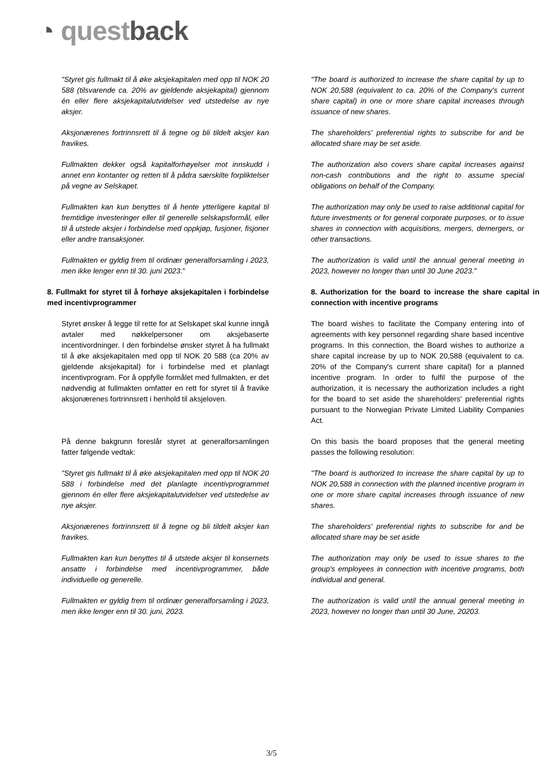◔ questback
"Styret gis fullmakt til å øke aksjekapitalen med opp til NOK 20 588 (tilsvarende ca. 20% av gjeldende aksjekapital) gjennom én eller flere aksjekapitalutvidelser ved utstedelse av nye aksjer.
"The board is authorized to increase the share capital by up to NOK 20,588 (equivalent to ca. 20% of the Company's current share capital) in one or more share capital increases through issuance of new shares.
Aksjonærenes fortrinnsrett til å tegne og bli tildelt aksjer kan fravikes.
The shareholders' preferential rights to subscribe for and be allocated share may be set aside.
Fullmakten dekker også kapitalforhøyelser mot innskudd i annet enn kontanter og retten til å pådra særskilte forpliktelser på vegne av Selskapet.
The authorization also covers share capital increases against non-cash contributions and the right to assume special obligations on behalf of the Company.
Fullmakten kan kun benyttes til å hente ytterligere kapital til fremtidige investeringer eller til generelle selskapsformål, eller til å utstede aksjer i forbindelse med oppkjøp, fusjoner, fisjoner eller andre transaksjoner.
The authorization may only be used to raise additional capital for future investments or for general corporate purposes, or to issue shares in connection with acquisitions, mergers, demergers, or other transactions.
Fullmakten er gyldig frem til ordinær generalforsamling i 2023, men ikke lenger enn til 30. juni 2023."
The authorization is valid until the annual general meeting in 2023, however no longer than until 30 June 2023."
8. Fullmakt for styret til å forhøye aksjekapitalen i forbindelse med incentivprogrammer
8. Authorization for the board to increase the share capital in connection with incentive programs
Styret ønsker å legge til rette for at Selskapet skal kunne inngå avtaler med nøkkelpersoner om aksjebaserte incentivordninger. I den forbindelse ønsker styret å ha fullmakt til å øke aksjekapitalen med opp til NOK 20 588 (ca 20% av gjeldende aksjekapital) for i forbindelse med et planlagt incentivprogram. For å oppfylle formålet med fullmakten, er det nødvendig at fullmakten omfatter en rett for styret til å fravike aksjonærenes fortrinnsrett i henhold til aksjeloven.
The board wishes to facilitate the Company entering into of agreements with key personnel regarding share based incentive programs. In this connection, the Board wishes to authorize a share capital increase by up to NOK 20,588 (equivalent to ca. 20% of the Company's current share capital) for a planned incentive program. In order to fulfil the purpose of the authorization, it is necessary the authorization includes a right for the board to set aside the shareholders' preferential rights pursuant to the Norwegian Private Limited Liability Companies Act.
På denne bakgrunn foreslår styret at generalforsamlingen fatter følgende vedtak:
On this basis the board proposes that the general meeting passes the following resolution:
"Styret gis fullmakt til å øke aksjekapitalen med opp til NOK 20 588 i forbindelse med det planlagte incentivprogrammet gjennom én eller flere aksjekapitalutvidelser ved utstedelse av nye aksjer.
"The board is authorized to increase the share capital by up to NOK 20,588 in connection with the planned incentive program in one or more share capital increases through issuance of new shares.
Aksjonærenes fortrinnsrett til å tegne og bli tildelt aksjer kan fravikes.
The shareholders' preferential rights to subscribe for and be allocated share may be set aside
Fullmakten kan kun benyttes til å utstede aksjer til konsernets ansatte i forbindelse med incentivprogrammer, både individuelle og generelle.
The authorization may only be used to issue shares to the group's employees in connection with incentive programs, both individual and general.
Fullmakten er gyldig frem til ordinær generalforsamling i 2023, men ikke lenger enn til 30. juni, 2023.
The authorization is valid until the annual general meeting in 2023, however no longer than until 30 June, 20203.
3/5